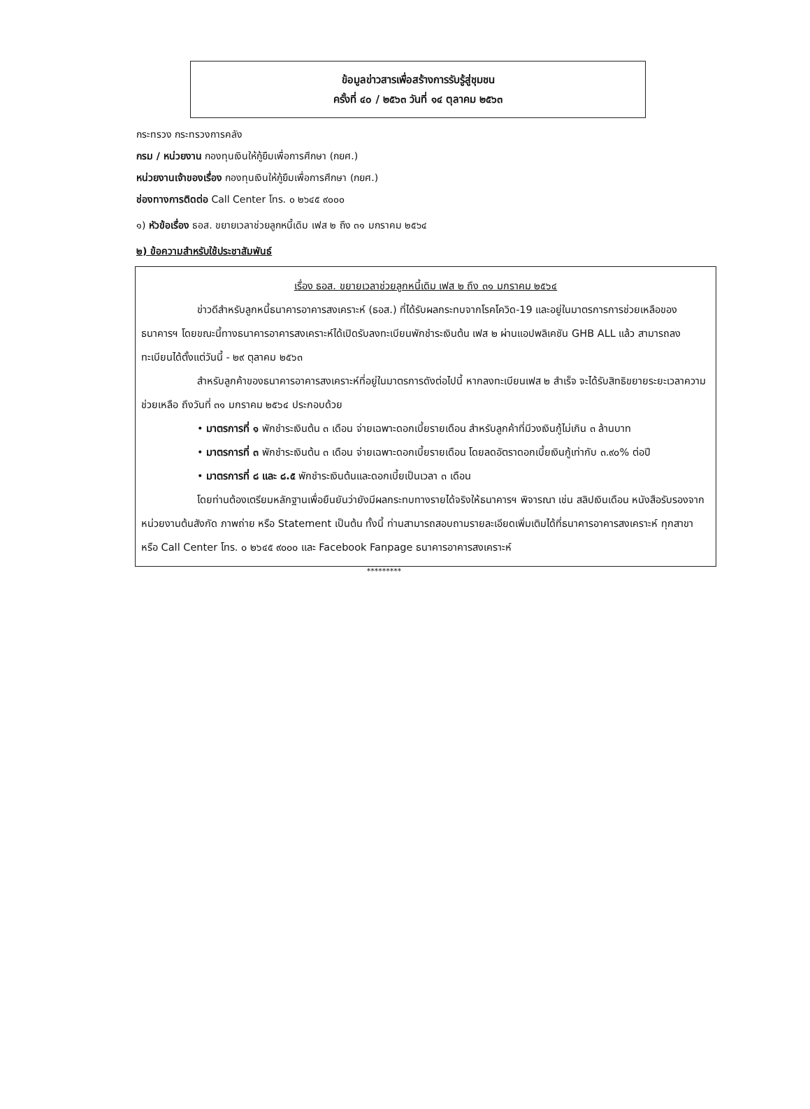ข้อมูลข่าวสารเพื่อสร้างการรับรู้สู่ชุมชน
ครั้งที่ ๔๐ / ๒๕๖๓ วันที่ ๑๔ ตุลาคม ๒๕๖๓
กระทรวง กระทรวงการคลัง
กรม / หน่วยงาน กองทุนเงินให้กู้ยืมเพื่อการศึกษา (กยศ.)
หน่วยงานเจ้าของเรื่อง กองทุนเงินให้กู้ยืมเพื่อการศึกษา (กยศ.)
ช่องทางการติดต่อ Call Center โทร. ๐ ๒๖๔๕ ๙๐๐๐
๑) หัวข้อเรื่อง ธอส. ขยายเวลาช่วยลูกหนี้เดิม เฟส ๒ ถึง ๓๑ มกราคม ๒๕๖๔
๒) ข้อความสำหรับใช้ประชาสัมพันธ์
เรื่อง ธอส. ขยายเวลาช่วยลูกหนี้เดิม เฟส ๒ ถึง ๓๑ มกราคม ๒๕๖๔
ข่าวดีสำหรับลูกหนี้ธนาคารอาคารสงเคราะห์ (ธอส.) ที่ได้รับผลกระทบจากโรคโควิด-19 และอยู่ในมาตรการการช่วยเหลือของธนาคารฯ โดยขณะนี้ทางธนาคารอาคารสงเคราะห์ได้เปิดรับลงทะเบียนพักชำระเงินต้น เฟส ๒ ผ่านแอปพลิเคชัน GHB ALL แล้ว สามารถลงทะเบียนได้ตั้งแต่วันนี้ - ๒๙ ตุลาคม ๒๕๖๓
สำหรับลูกค้าของธนาคารอาคารสงเคราะห์ที่อยู่ในมาตรการดังต่อไปนี้ หากลงทะเบียนเฟส ๒ สำเร็จ จะได้รับสิทธิขยายระยะเวลาความช่วยเหลือ ถึงวันที่ ๓๑ มกราคม ๒๕๖๔ ประกอบด้วย
• มาตรการที่ ๑ พักชำระเงินต้น ๓ เดือน จ่ายเฉพาะดอกเบี้ยรายเดือน สำหรับลูกค้าที่มีวงเงินกู้ไม่เกิน ๓ ล้านบาท
• มาตรการที่ ๓ พักชำระเงินต้น ๓ เดือน จ่ายเฉพาะดอกเบี้ยรายเดือน โดยลดอัตราดอกเบี้ยเงินกู้เท่ากับ ๓.๙๐% ต่อปี
• มาตรการที่ ๘ และ ๘.๕ พักชำระเงินต้นและดอกเบี้ยเป็นเวลา ๓ เดือน
โดยท่านต้องเตรียมหลักฐานเพื่อยืนยันว่ายังมีผลกระทบทางรายได้จริงให้ธนาคารฯ พิจารณา เช่น สลิปเงินเดือน หนังสือรับรองจากหน่วยงานต้นสังกัด ภาพถ่าย หรือ Statement เป็นต้น ทั้งนี้ ท่านสามารถสอบถามรายละเอียดเพิ่มเติมได้ที่ธนาคารอาคารสงเคราะห์ ทุกสาขา หรือ Call Center โทร. ๐ ๒๖๔๕ ๙๐๐๐ และ Facebook Fanpage ธนาคารอาคารสงเคราะห์
*********